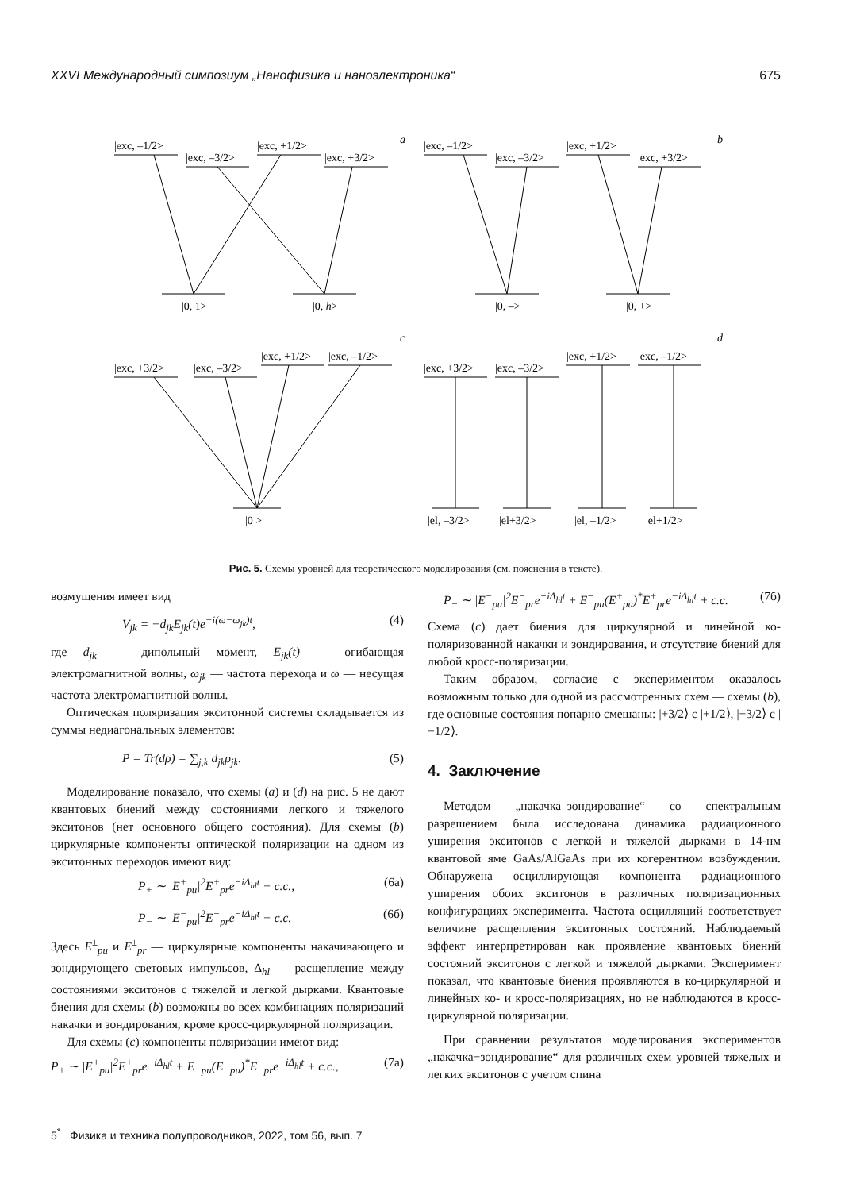XXVI Международный симпозиум „Нанофизика и наноэлектроника“675
|exc, –1/2>
|exc, –3/2>
|exc, +1/2>
|exc, +3/2>
a
|0, 1>
|0, h>
|exc, –1/2>
|exc, –3/2>
|exc, +1/2>
|exc, +3/2>
b
|0, –>
|0, +>
|exc, +3/2>
|exc, –3/2>
|exc, +1/2>
|exc, –1/2>
c
|0 >
|exc, +3/2>
|exc, –3/2>
|exc, +1/2>
|exc, –1/2>
d
|el, –3/2>
|el+3/2>
|el, –1/2>
|el+1/2>
Рис. 5. Схемы уровней для теоретического моделирования (см. пояснения в тексте).
возмущения имеет вид
V<sub>jk</sub> = −d<sub>jk</sub>E<sub>jk</sub>(t)e<sup>−i(ω−ω<sub>jk</sub>)t</sup>, (4)
где d<sub>jk</sub> — дипольный момент, E<sub>jk</sub>(t) — огибающая электромагнитной волны, ω<sub>jk</sub> — частота перехода и ω — несущая частота электромагнитной волны.
Оптическая поляризация экситонной системы складывается из суммы недиагональных элементов:
P = Tr(dρ) = ∑<sub>j,k</sub> d<sub>jk</sub>ρ<sub>jk</sub>. (5)
Моделирование показало, что схемы (a) и (d) на рис. 5 не дают квантовых биений между состояниями легкого и тяжелого экситонов (нет основного общего состояния). Для схемы (b) циркулярные компоненты оптической поляризации на одном из экситонных переходов имеют вид:
P<sub>+</sub> ∼ |E<sup>+</sup><sub>pu</sub>|<sup>2</sup>E<sup>+</sup><sub>pr</sub>e<sup>−iΔ<sub>hl</sub>t</sup> + c.c., (6а)
P<sub>−</sub> ∼ |E<sup>−</sup><sub>pu</sub>|<sup>2</sup>E<sup>−</sup><sub>pr</sub>e<sup>−iΔ<sub>hl</sub>t</sup> + c.c. (6б)
Здесь E<sup>±</sup><sub>pu</sub> и E<sup>±</sup><sub>pr</sub> — циркулярные компоненты накачивающего и зондирующего световых импульсов, Δ<sub>hl</sub> — расщепление между состояниями экситонов с тяжелой и легкой дырками. Квантовые биения для схемы (b) возможны во всех комбинациях поляризаций накачки и зондирования, кроме кросс-циркулярной поляризации.
Для схемы (c) компоненты поляризации имеют вид:
P<sub>+</sub> ∼ |E<sup>+</sup><sub>pu</sub>|<sup>2</sup>E<sup>+</sup><sub>pr</sub>e<sup>−iΔ<sub>hl</sub>t</sup> + E<sup>+</sup><sub>pu</sub>(E<sup>−</sup><sub>pu</sub>)<sup>*</sup>E<sup>−</sup><sub>pr</sub>e<sup>−iΔ<sub>hl</sub>t</sup> + c.c., (7а)
P<sub>−</sub> ∼ |E<sup>−</sup><sub>pu</sub>|<sup>2</sup>E<sup>−</sup><sub>pr</sub>e<sup>−iΔ<sub>hl</sub>t</sup> + E<sup>−</sup><sub>pu</sub>(E<sup>+</sup><sub>pu</sub>)<sup>*</sup>E<sup>+</sup><sub>pr</sub>e<sup>−iΔ<sub>hl</sub>t</sup> + c.c. (7б)
Схема (c) дает биения для циркулярной и линейной ко-поляризованной накачки и зондирования, и отсутствие биений для любой кросс-поляризации.
Таким образом, согласие с экспериментом оказалось возможным только для одной из рассмотренных схем — схемы (b), где основные состояния попарно смешаны: |+3/2⟩ с |+1/2⟩, |−3/2⟩ с |−1/2⟩.
4. Заключение
Методом „накачка–зондирование“ со спектральным разрешением была исследована динамика радиационного уширения экситонов с легкой и тяжелой дырками в 14-нм квантовой яме GaAs/AlGaAs при их когерентном возбуждении. Обнаружена осциллирующая компонента радиационного уширения обоих экситонов в различных поляризационных конфигурациях эксперимента. Частота осцилляций соответствует величине расщепления экситонных состояний. Наблюдаемый эффект интерпретирован как проявление квантовых биений состояний экситонов с легкой и тяжелой дырками. Эксперимент показал, что квантовые биения проявляются в ко-циркулярной и линейных ко- и кросс-поляризациях, но не наблюдаются в кросс-циркулярной поляризации.
При сравнении результатов моделирования экспериментов „накачка−зондирование“ для различных схем уровней тяжелых и легких экситонов с учетом спина
5<sup>*</sup> Физика и техника полупроводников, 2022, том 56, вып. 7